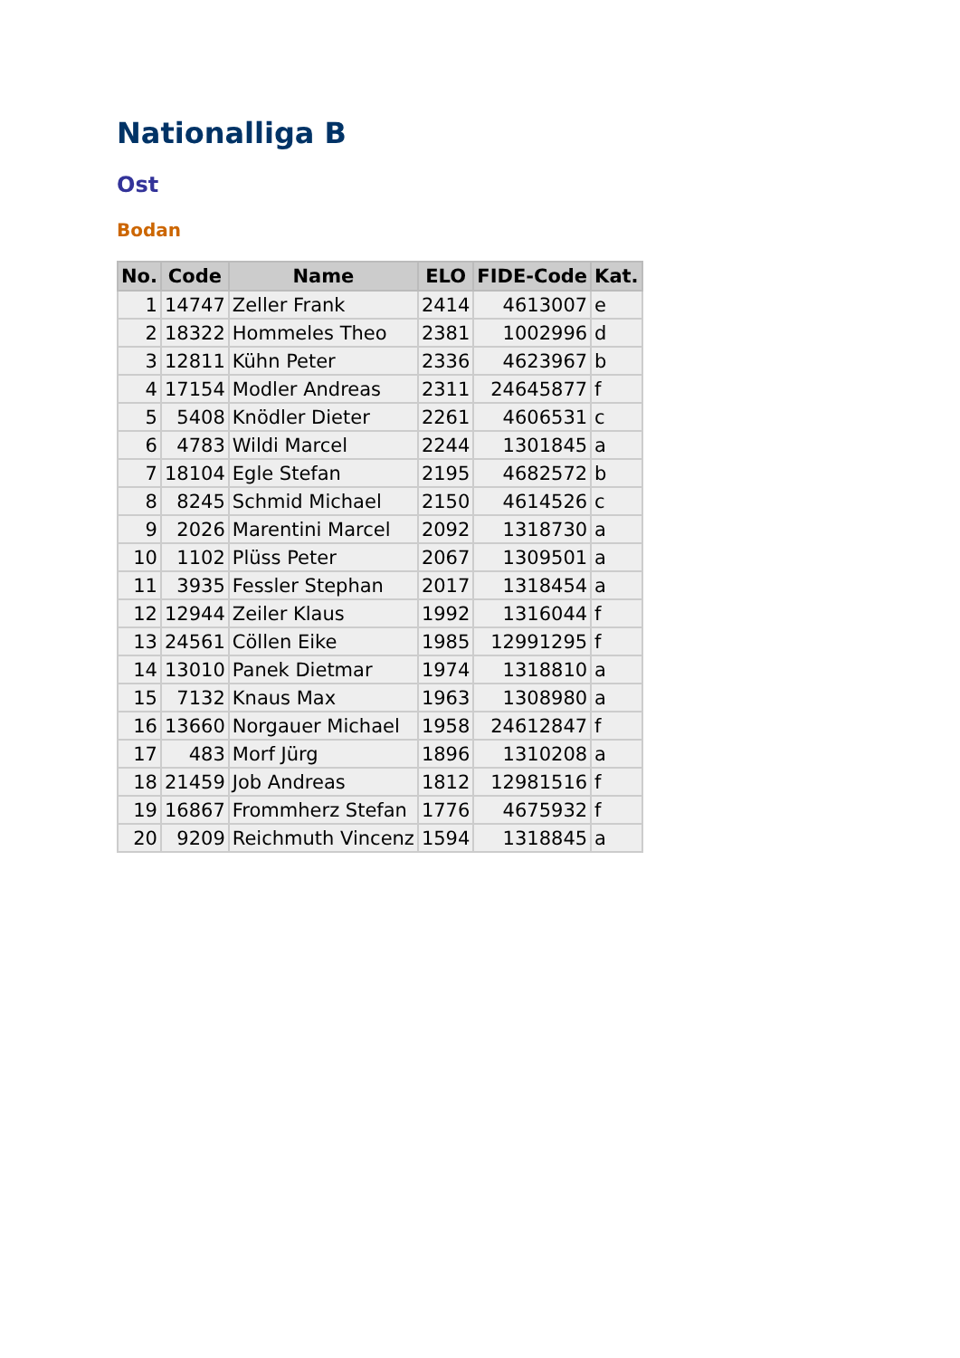Nationalliga B
Ost
Bodan
| No. | Code | Name | ELO | FIDE-Code | Kat. |
| --- | --- | --- | --- | --- | --- |
| 1 | 14747 | Zeller Frank | 2414 | 4613007 | e |
| 2 | 18322 | Hommeles Theo | 2381 | 1002996 | d |
| 3 | 12811 | Kühn Peter | 2336 | 4623967 | b |
| 4 | 17154 | Modler Andreas | 2311 | 24645877 | f |
| 5 | 5408 | Knödler Dieter | 2261 | 4606531 | c |
| 6 | 4783 | Wildi Marcel | 2244 | 1301845 | a |
| 7 | 18104 | Egle Stefan | 2195 | 4682572 | b |
| 8 | 8245 | Schmid Michael | 2150 | 4614526 | c |
| 9 | 2026 | Marentini Marcel | 2092 | 1318730 | a |
| 10 | 1102 | Plüss Peter | 2067 | 1309501 | a |
| 11 | 3935 | Fessler Stephan | 2017 | 1318454 | a |
| 12 | 12944 | Zeiler Klaus | 1992 | 1316044 | f |
| 13 | 24561 | Cöllen Eike | 1985 | 12991295 | f |
| 14 | 13010 | Panek Dietmar | 1974 | 1318810 | a |
| 15 | 7132 | Knaus Max | 1963 | 1308980 | a |
| 16 | 13660 | Norgauer Michael | 1958 | 24612847 | f |
| 17 | 483 | Morf Jürg | 1896 | 1310208 | a |
| 18 | 21459 | Job Andreas | 1812 | 12981516 | f |
| 19 | 16867 | Frommherz Stefan | 1776 | 4675932 | f |
| 20 | 9209 | Reichmuth Vincenz | 1594 | 1318845 | a |